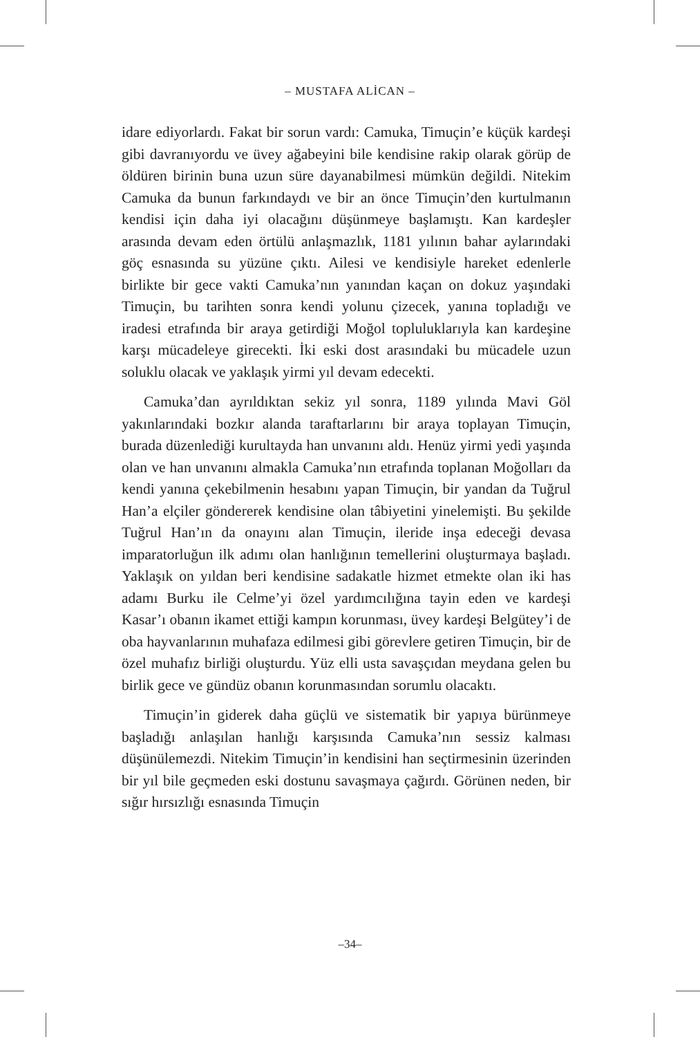– MUSTAFA ALİCAN –
idare ediyorlardı. Fakat bir sorun vardı: Camuka, Timuçin’e küçük kardeşi gibi davranıyordu ve üvey ağabeyini bile kendisine rakip olarak görüp de öldüren birinin buna uzun süre dayanabilmesi mümkün değildi. Nitekim Camuka da bunun farkındaydı ve bir an önce Timuçin’den kurtulmanın kendisi için daha iyi olacağını düşünmeye başlamıştı. Kan kardeşler arasında devam eden örtülü anlaşmazlık, 1181 yılının bahar aylarındaki göç esnasında su yüzüne çıktı. Ailesi ve kendisiyle hareket edenlerle birlikte bir gece vakti Camuka’nın yanından kaçan on dokuz yaşındaki Timuçin, bu tarihten sonra kendi yolunu çizecek, yanına topladığı ve iradesi etrafında bir araya getirdiği Moğol topluluklarıyla kan kardeşine karşı mücadeleye girecekti. İki eski dost arasındaki bu mücadele uzun soluklu olacak ve yaklaşık yirmi yıl devam edecekti.
Camuka’dan ayrıldıktan sekiz yıl sonra, 1189 yılında Mavi Göl yakınlarındaki bozkır alanda taraftarlarını bir araya toplayan Timuçin, burada düzenlediği kurultayda han unvanını aldı. Henüz yirmi yedi yaşında olan ve han unvanını almakla Camuka’nın etrafında toplanan Moğolları da kendi yanına çekebilmenin hesabını yapan Timuçin, bir yandan da Tuğrul Han’a elçiler göndererek kendisine olan tâbiyetini yinelemişti. Bu şekilde Tuğrul Han’ın da onayını alan Timuçin, ileride inşa edeceği devasa imparatorluğun ilk adımı olan hanlığının temellerini oluşturmaya başladı. Yaklaşık on yıldan beri kendisine sadakatle hizmet etmekte olan iki has adamı Burku ile Celme’yi özel yardımcılığına tayin eden ve kardeşi Kasar’ı obanın ikamet ettiği kampın korunması, üvey kardeşi Belgütey’i de oba hayvanlarının muhafaza edilmesi gibi görevlere getiren Timuçin, bir de özel muhafız birliği oluşturdu. Yüz elli usta savaşçıdan meydana gelen bu birlik gece ve gündüz obanın korunmasından sorumlu olacaktı.
Timuçin’in giderek daha güçlü ve sistematik bir yapıya bürünmeye başladığı anlaşılan hanlığı karşısında Camuka’nın sessiz kalması düşünülemezdi. Nitekim Timuçin’in kendisini han seçtirmesinin üzerinden bir yıl bile geçmeden eski dostunu savaşmaya çağırdı. Görünen neden, bir sığır hırsızlığı esnasında Timuçin
–34–